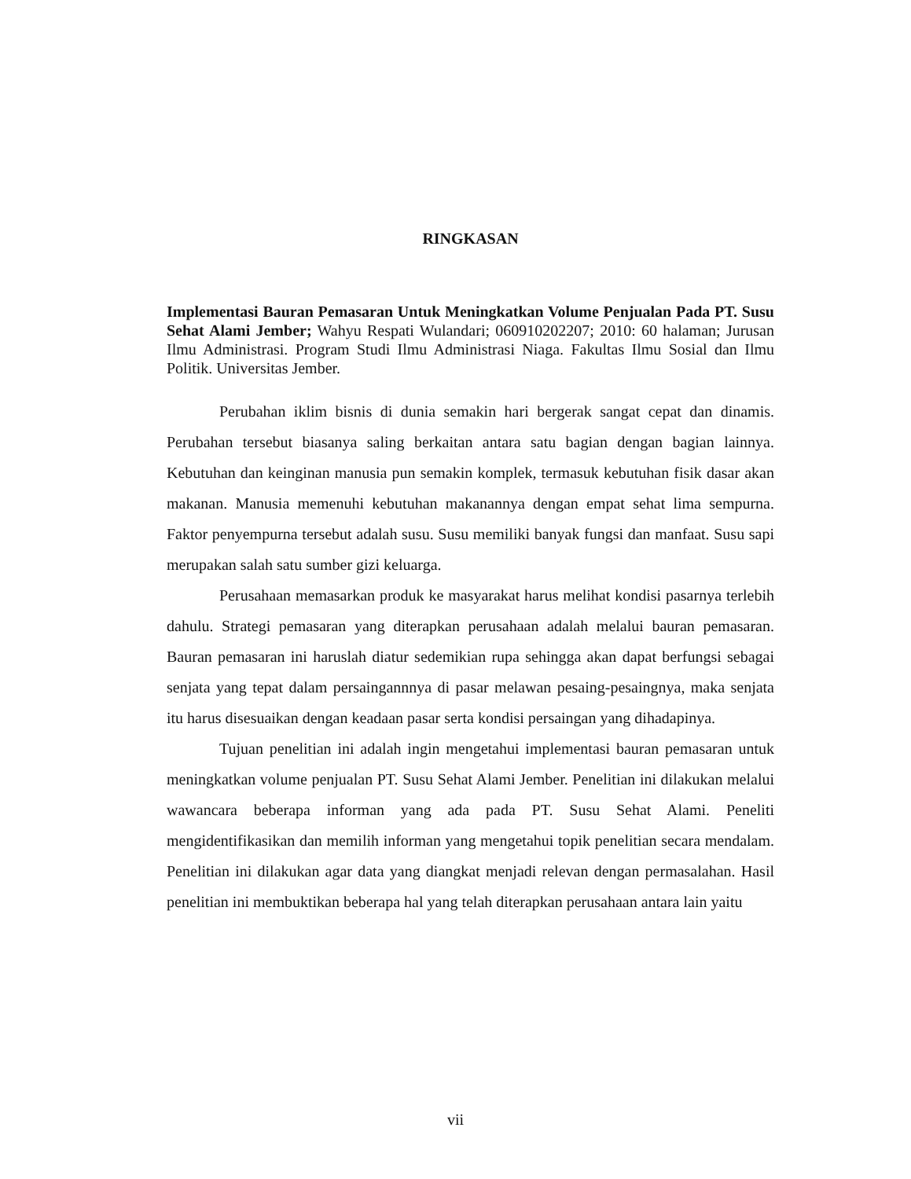RINGKASAN
Implementasi Bauran Pemasaran Untuk Meningkatkan Volume Penjualan Pada PT. Susu Sehat Alami Jember; Wahyu Respati Wulandari; 060910202207; 2010: 60 halaman; Jurusan Ilmu Administrasi. Program Studi Ilmu Administrasi Niaga. Fakultas Ilmu Sosial dan Ilmu Politik. Universitas Jember.
Perubahan iklim bisnis di dunia semakin hari bergerak sangat cepat dan dinamis. Perubahan tersebut biasanya saling berkaitan antara satu bagian dengan bagian lainnya. Kebutuhan dan keinginan manusia pun semakin komplek, termasuk kebutuhan fisik dasar akan makanan. Manusia memenuhi kebutuhan makanannya dengan empat sehat lima sempurna. Faktor penyempurna tersebut adalah susu. Susu memiliki banyak fungsi dan manfaat. Susu sapi merupakan salah satu sumber gizi keluarga.
Perusahaan memasarkan produk ke masyarakat harus melihat kondisi pasarnya terlebih dahulu. Strategi pemasaran yang diterapkan perusahaan adalah melalui bauran pemasaran. Bauran pemasaran ini haruslah diatur sedemikian rupa sehingga akan dapat berfungsi sebagai senjata yang tepat dalam persaingannnya di pasar melawan pesaing-pesaingnya, maka senjata itu harus disesuaikan dengan keadaan pasar serta kondisi persaingan yang dihadapinya.
Tujuan penelitian ini adalah ingin mengetahui implementasi bauran pemasaran untuk meningkatkan volume penjualan PT. Susu Sehat Alami Jember. Penelitian ini dilakukan melalui wawancara beberapa informan yang ada pada PT. Susu Sehat Alami. Peneliti mengidentifikasikan dan memilih informan yang mengetahui topik penelitian secara mendalam. Penelitian ini dilakukan agar data yang diangkat menjadi relevan dengan permasalahan. Hasil penelitian ini membuktikan beberapa hal yang telah diterapkan perusahaan antara lain yaitu
vii